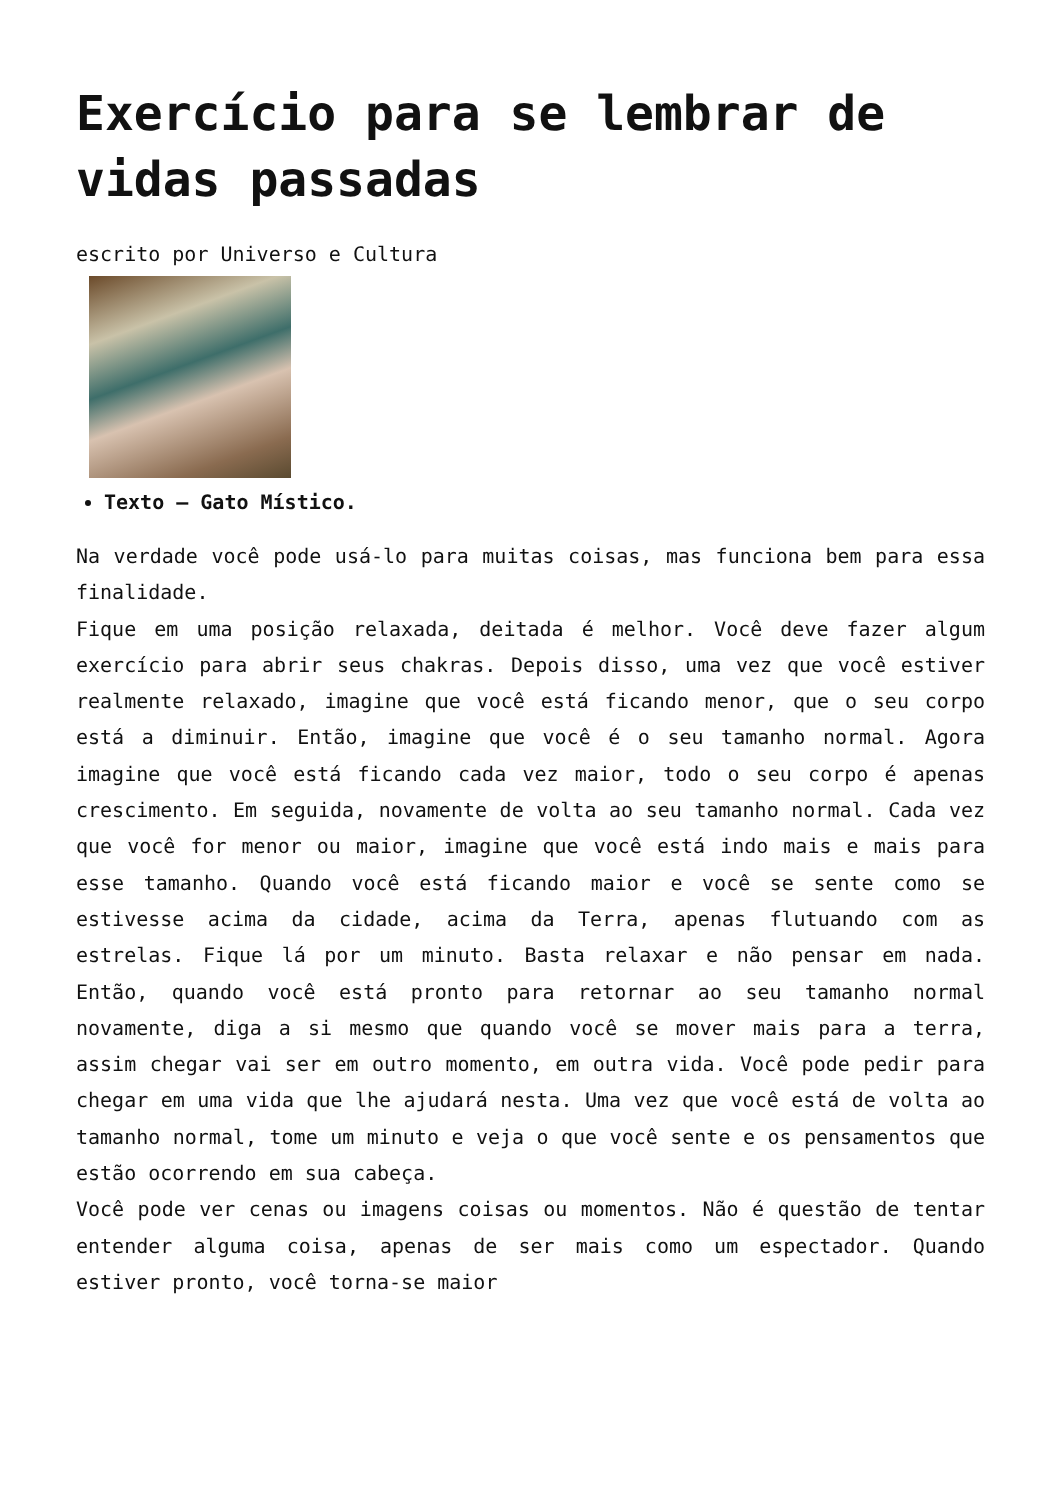Exercício para se lembrar de vidas passadas
escrito por Universo e Cultura
Texto – Gato Místico.
Na verdade você pode usá-lo para muitas coisas, mas funciona bem para essa finalidade.
Fique em uma posição relaxada, deitada é melhor. Você deve fazer algum exercício para abrir seus chakras. Depois disso, uma vez que você estiver realmente relaxado, imagine que você está ficando menor, que o seu corpo está a diminuir. Então, imagine que você é o seu tamanho normal. Agora imagine que você está ficando cada vez maior, todo o seu corpo é apenas crescimento. Em seguida, novamente de volta ao seu tamanho normal. Cada vez que você for menor ou maior, imagine que você está indo mais e mais para esse tamanho. Quando você está ficando maior e você se sente como se estivesse acima da cidade, acima da Terra, apenas flutuando com as estrelas. Fique lá por um minuto. Basta relaxar e não pensar em nada. Então, quando você está pronto para retornar ao seu tamanho normal novamente, diga a si mesmo que quando você se mover mais para a terra, assim chegar vai ser em outro momento, em outra vida. Você pode pedir para chegar em uma vida que lhe ajudará nesta. Uma vez que você está de volta ao tamanho normal, tome um minuto e veja o que você sente e os pensamentos que estão ocorrendo em sua cabeça.
Você pode ver cenas ou imagens coisas ou momentos. Não é questão de tentar entender alguma coisa, apenas de ser mais como um espectador. Quando estiver pronto, você torna-se maior